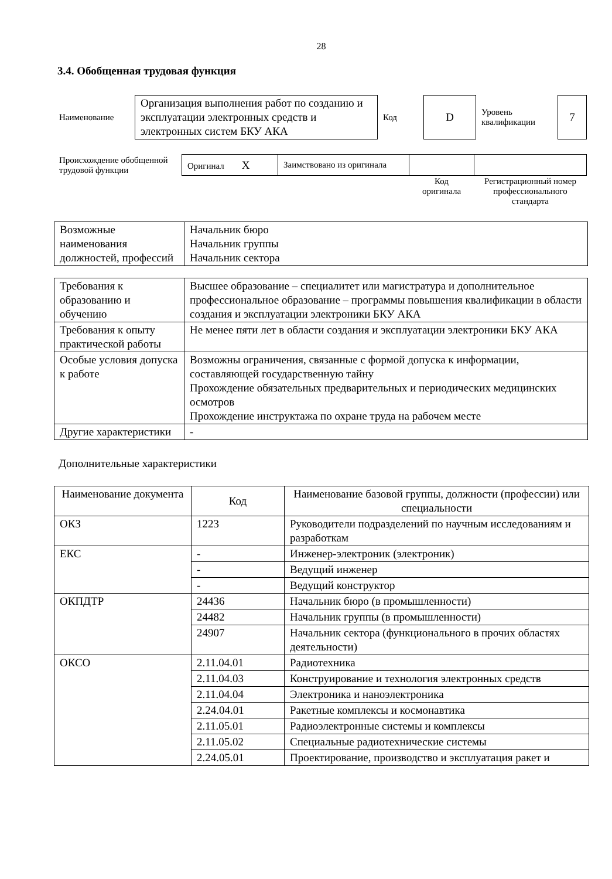28
3.4. Обобщенная трудовая функция
| Наименование | Организация выполнения работ по созданию и эксплуатации электронных средств и электронных систем БКУ АКА | Код | D | Уровень квалификации | 7 |
| Происхождение обобщенной трудовой функции | Оригинал X | Заимствовано из оригинала | | |
| | | | Код оригинала | Регистрационный номер профессионального стандарта |
| Возможные наименования должностей, профессий | Начальник бюро Начальник группы Начальник сектора |
| Требования к образованию и обучению | Высшее образование – специалитет или магистратура и дополнительное профессиональное образование – программы повышения квалификации в области создания и эксплуатации электроники БКУ АКА |
| Требования к опыту практической работы | Не менее пяти лет в области создания и эксплуатации электроники БКУ АКА |
| Особые условия допуска к работе | Возможны ограничения, связанные с формой допуска к информации, составляющей государственную тайну Прохождение обязательных предварительных и периодических медицинских осмотров Прохождение инструктажа по охране труда на рабочем месте |
| Другие характеристики | - |
Дополнительные характеристики
| Наименование документа | Код | Наименование базовой группы, должности (профессии) или специальности |
| --- | --- | --- |
| ОКЗ | 1223 | Руководители подразделений по научным исследованиям и разработкам |
| ЕКС | - | Инженер-электроник (электроник) |
| | - | Ведущий инженер |
| | - | Ведущий конструктор |
| ОКПДТР | 24436 | Начальник бюро (в промышленности) |
| | 24482 | Начальник группы (в промышленности) |
| | 24907 | Начальник сектора (функционального в прочих областях деятельности) |
| ОКСО | 2.11.04.01 | Радиотехника |
| | 2.11.04.03 | Конструирование и технология электронных средств |
| | 2.11.04.04 | Электроника и наноэлектроника |
| | 2.24.04.01 | Ракетные комплексы и космонавтика |
| | 2.11.05.01 | Радиоэлектронные системы и комплексы |
| | 2.11.05.02 | Специальные радиотехнические системы |
| | 2.24.05.01 | Проектирование, производство и эксплуатация ракет и |